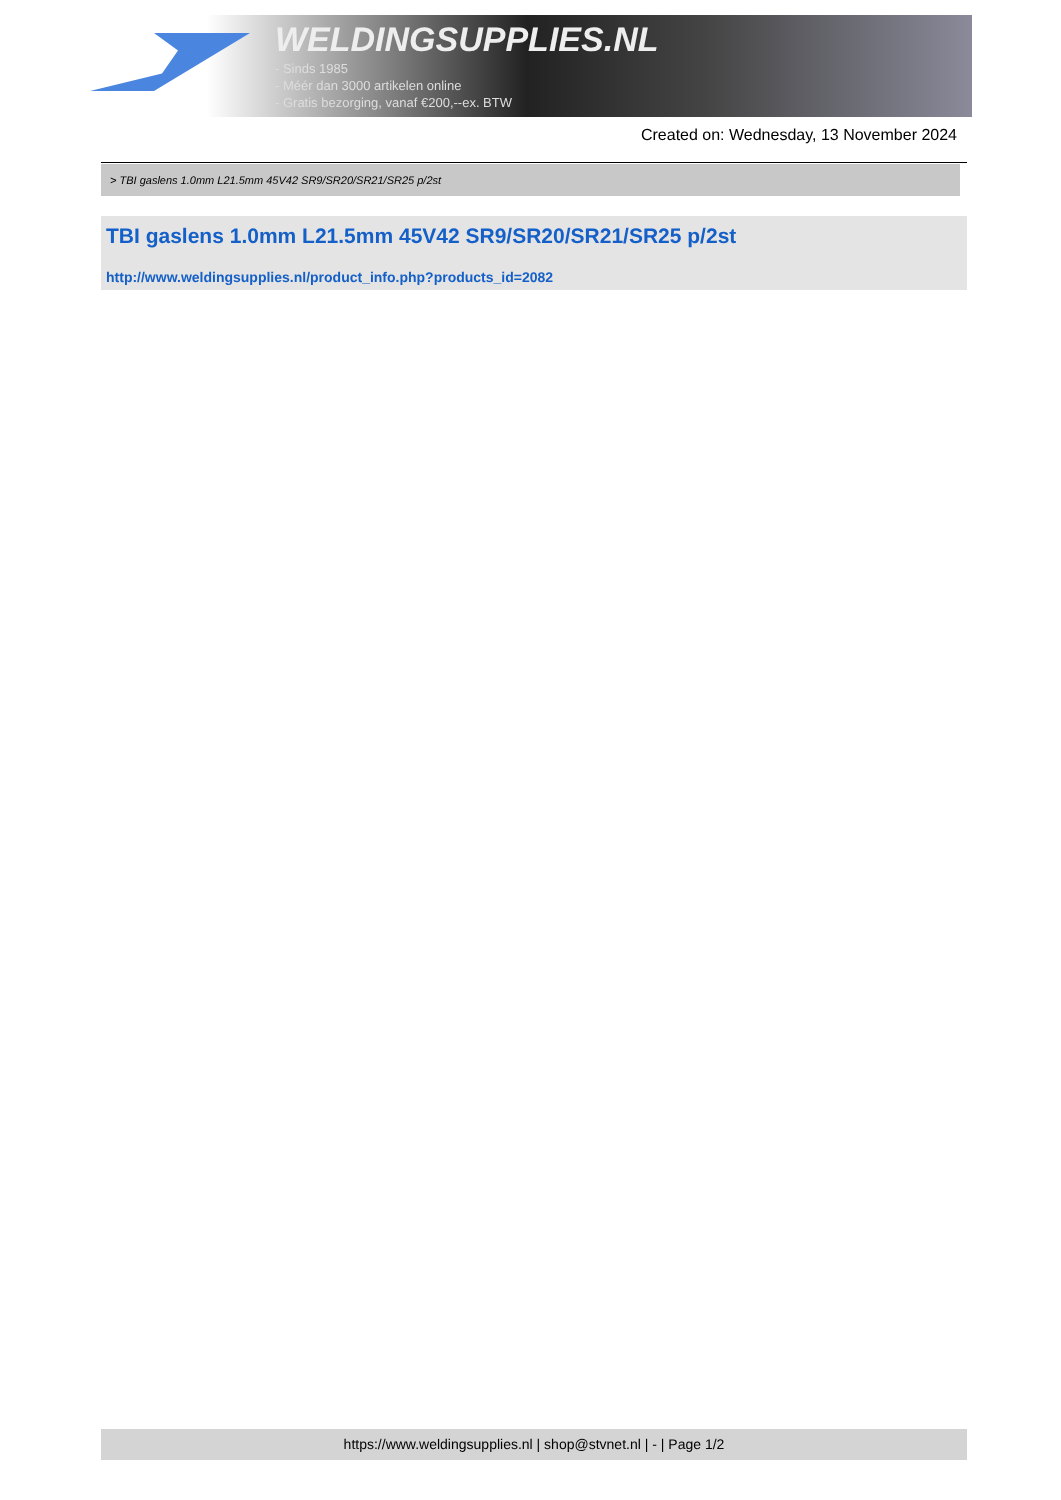WELDINGSUPPLIES.NL
- Sinds 1985
- Méér dan 3000 artikelen online
- Gratis bezorging, vanaf €200,--ex. BTW
Created on: Wednesday, 13 November 2024
> TBI gaslens 1.0mm L21.5mm 45V42 SR9/SR20/SR21/SR25 p/2st
TBI gaslens 1.0mm L21.5mm 45V42 SR9/SR20/SR21/SR25 p/2st
http://www.weldingsupplies.nl/product_info.php?products_id=2082
https://www.weldingsupplies.nl | shop@stvnet.nl | - | Page 1/2